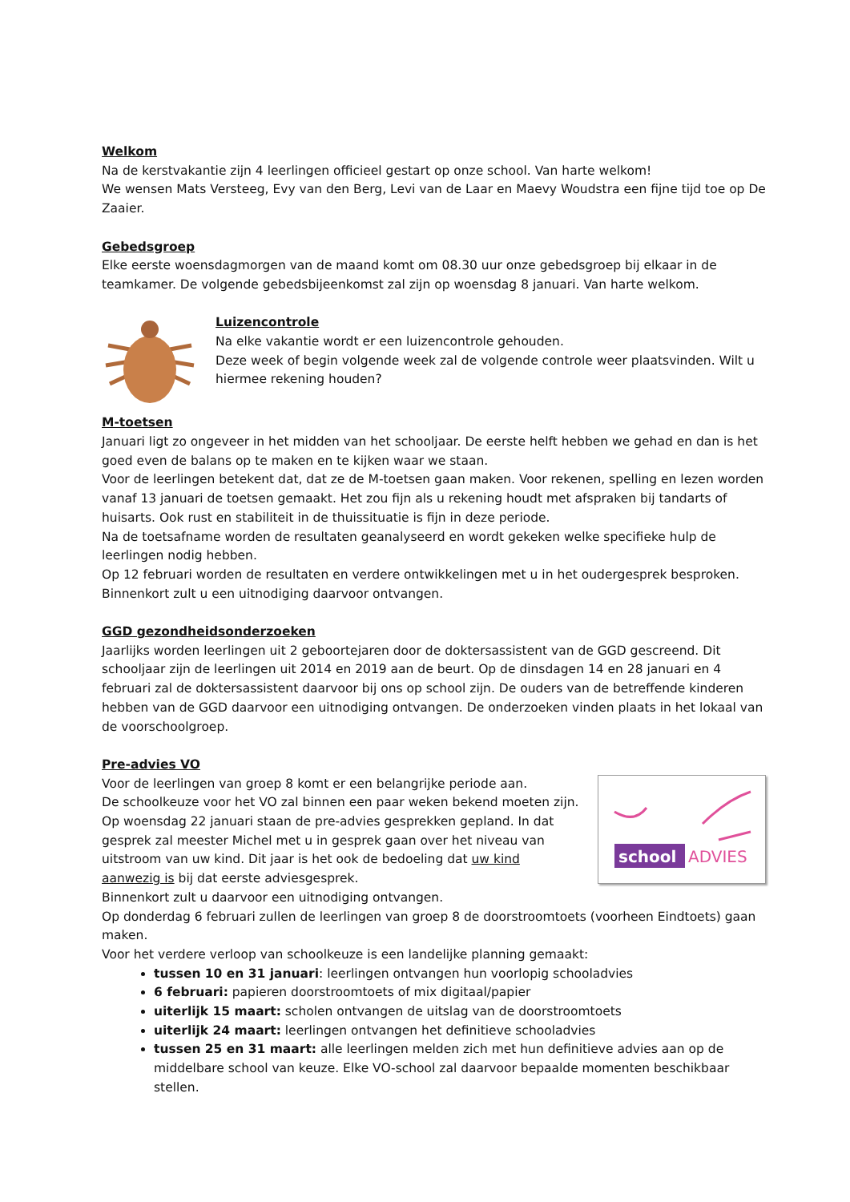Welkom
Na de kerstvakantie zijn 4 leerlingen officieel gestart op onze school. Van harte welkom!
We wensen Mats Versteeg, Evy van den Berg, Levi van de Laar en Maevy Woudstra een fijne tijd toe op De Zaaier.
Gebedsgroep
Elke eerste woensdagmorgen van de maand komt om 08.30 uur onze gebedsgroep bij elkaar in de teamkamer. De volgende gebedsbijeenkomst zal zijn op woensdag 8 januari. Van harte welkom.
Luizencontrole
Na elke vakantie wordt er een luizencontrole gehouden.
Deze week of begin volgende week zal de volgende controle weer plaatsvinden. Wilt u hiermee rekening houden?
M-toetsen
Januari ligt zo ongeveer in het midden van het schooljaar. De eerste helft hebben we gehad en dan is het goed even de balans op te maken en te kijken waar we staan.
Voor de leerlingen betekent dat, dat ze de M-toetsen gaan maken. Voor rekenen, spelling en lezen worden vanaf 13 januari de toetsen gemaakt. Het zou fijn als u rekening houdt met afspraken bij tandarts of huisarts. Ook rust en stabiliteit in de thuissituatie is fijn in deze periode.
Na de toetsafname worden de resultaten geanalyseerd en wordt gekeken welke specifieke hulp de leerlingen nodig hebben.
Op 12 februari worden de resultaten en verdere ontwikkelingen met u in het oudergesprek besproken.
Binnenkort zult u een uitnodiging daarvoor ontvangen.
GGD gezondheidsonderzoeken
Jaarlijks worden leerlingen uit 2 geboortejaren door de doktersassistent van de GGD gescreend. Dit schooljaar zijn de leerlingen uit 2014 en 2019 aan de beurt. Op de dinsdagen 14 en 28 januari en 4 februari zal de doktersassistent daarvoor bij ons op school zijn. De ouders van de betreffende kinderen hebben van de GGD daarvoor een uitnodiging ontvangen. De onderzoeken vinden plaats in het lokaal van de voorschoolgroep.
Pre-advies VO
school
ADVIES
Voor de leerlingen van groep 8 komt er een belangrijke periode aan.
De schoolkeuze voor het VO zal binnen een paar weken bekend moeten zijn.
Op woensdag 22 januari staan de pre-advies gesprekken gepland. In dat gesprek zal meester Michel met u in gesprek gaan over het niveau van uitstroom van uw kind. Dit jaar is het ook de bedoeling dat uw kind aanwezig is bij dat eerste adviesgesprek.
Binnenkort zult u daarvoor een uitnodiging ontvangen.
Op donderdag 6 februari zullen de leerlingen van groep 8 de doorstroomtoets (voorheen Eindtoets) gaan maken.
Voor het verdere verloop van schoolkeuze is een landelijke planning gemaakt:
tussen 10 en 31 januari: leerlingen ontvangen hun voorlopig schooladvies
6 februari: papieren doorstroomtoets of mix digitaal/papier
uiterlijk 15 maart: scholen ontvangen de uitslag van de doorstroomtoets
uiterlijk 24 maart: leerlingen ontvangen het definitieve schooladvies
tussen 25 en 31 maart: alle leerlingen melden zich met hun definitieve advies aan op de middelbare school van keuze. Elke VO-school zal daarvoor bepaalde momenten beschikbaar stellen.